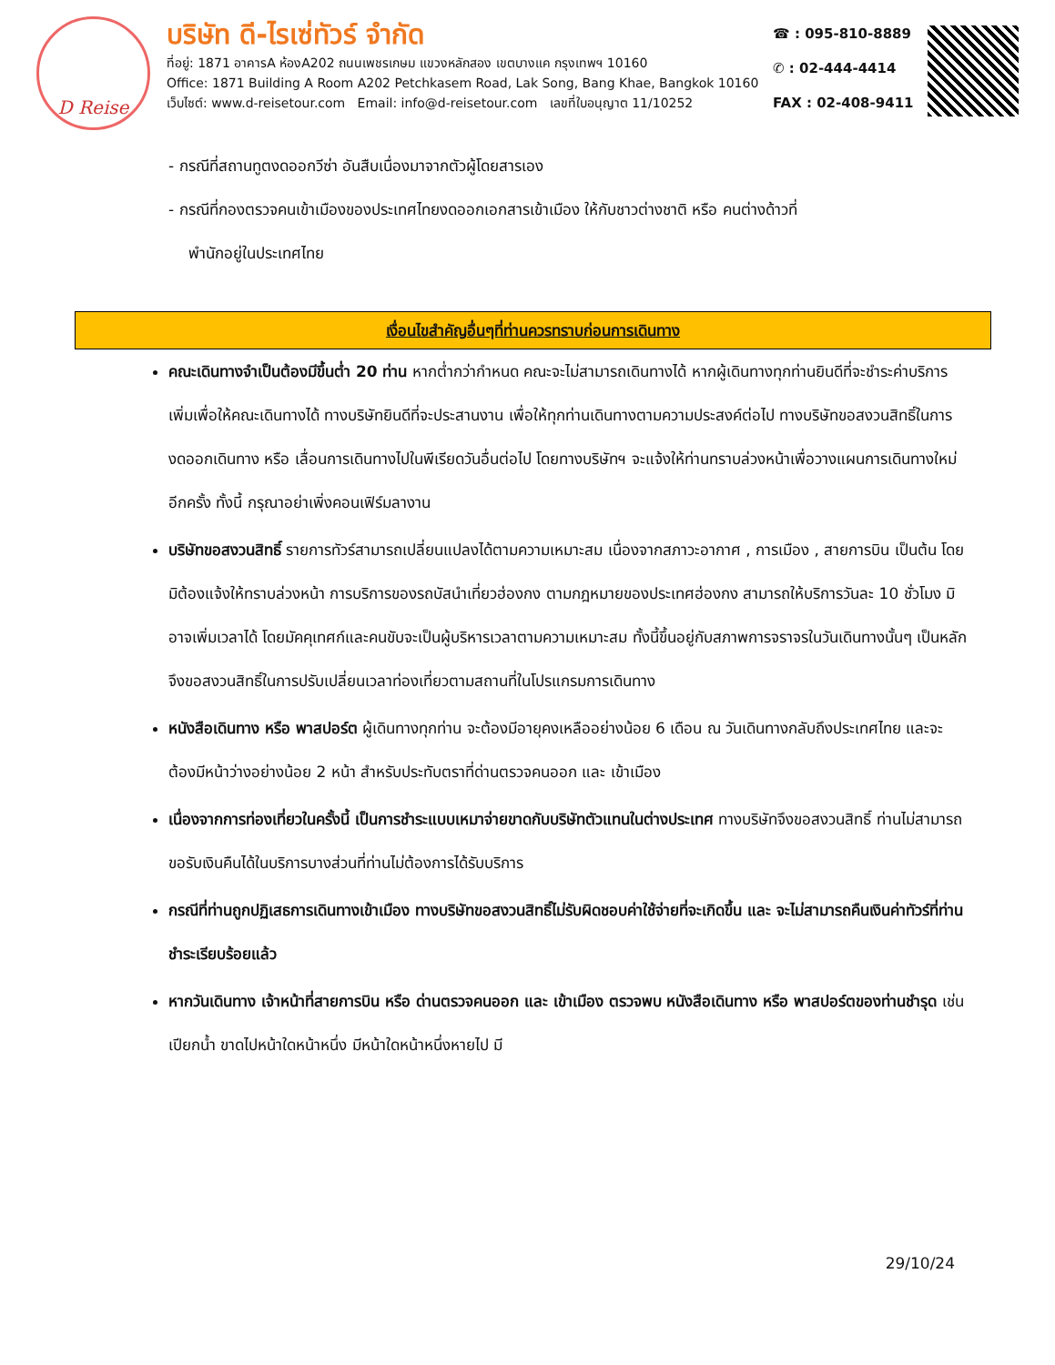D Reise
บริษัท ดี-ไรเซ่ทัวร์ จำกัด
ที่อยู่: 1871 อาคารA ห้องA202 ถนนเพชรเกษม แขวงหลักสอง เขตบางแค กรุงเทพฯ 10160
Office: 1871 Building A Room A202 Petchkasem Road, Lak Song, Bang Khae, Bangkok 10160
เว็บไซต์: www.d-reisetour.com Email: info@d-reisetour.com เลขที่ใบอนุญาต 11/10252
☎ : 095-810-8889
✆ : 02-444-4414
FAX : 02-408-9411
- กรณีที่สถานทูตงดออกวีซ่า อันสืบเนื่องมาจากตัวผู้โดยสารเอง
- กรณีที่กองตรวจคนเข้าเมืองของประเทศไทยงดออกเอกสารเข้าเมือง ให้กับชาวต่างชาติ หรือ คนต่างด้าวที่
พำนักอยู่ในประเทศไทย
เงื่อนไขสำคัญอื่นๆที่ท่านควรทราบก่อนการเดินทาง
คณะเดินทางจำเป็นต้องมีขึ้นต่ำ 20 ท่าน หากต่ำกว่ากำหนด คณะจะไม่สามารถเดินทางได้ หากผู้เดินทางทุกท่านยินดีที่จะชำระค่าบริการเพิ่มเพื่อให้คณะเดินทางได้ ทางบริษัทยินดีที่จะประสานงาน เพื่อให้ทุกท่านเดินทางตามความประสงค์ต่อไป ทางบริษัทขอสงวนสิทธิ์ในการงดออกเดินทาง หรือ เลื่อนการเดินทางไปในพีเรียดวันอื่นต่อไป โดยทางบริษัทฯ จะแจ้งให้ท่านทราบล่วงหน้าเพื่อวางแผนการเดินทางใหม่อีกครั้ง ทั้งนี้ กรุณาอย่าเพิ่งคอนเฟิร์มลางาน
บริษัทขอสงวนสิทธิ์ รายการทัวร์สามารถเปลี่ยนแปลงได้ตามความเหมาะสม เนื่องจากสภาวะอากาศ , การเมือง , สายการบิน เป็นต้น โดยมิต้องแจ้งให้ทราบล่วงหน้า การบริการของรถบัสนำเที่ยวฮ่องกง ตามกฎหมายของประเทศฮ่องกง สามารถให้บริการวันละ 10 ชั่วโมง มิอาจเพิ่มเวลาได้ โดยมัคคุเทศก์และคนขับจะเป็นผู้บริหารเวลาตามความเหมาะสม ทั้งนี้ขึ้นอยู่กับสภาพการจราจรในวันเดินทางนั้นๆ เป็นหลัก จึงขอสงวนสิทธิ์ในการปรับเปลี่ยนเวลาท่องเที่ยวตามสถานที่ในโปรแกรมการเดินทาง
หนังสือเดินทาง หรือ พาสปอร์ต ผู้เดินทางทุกท่าน จะต้องมีอายุคงเหลืออย่างน้อย 6 เดือน ณ วันเดินทางกลับถึงประเทศไทย และจะต้องมีหน้าว่างอย่างน้อย 2 หน้า สำหรับประทับตราที่ด่านตรวจคนออก และ เข้าเมือง
เนื่องจากการท่องเที่ยวในครั้งนี้ เป็นการชำระแบบเหมาจ่ายขาดกับบริษัทตัวแทนในต่างประเทศ ทางบริษัทจึงขอสงวนสิทธิ์ ท่านไม่สามารถขอรับเงินคืนได้ในบริการบางส่วนที่ท่านไม่ต้องการได้รับบริการ
กรณีที่ท่านถูกปฏิเสธการเดินทางเข้าเมือง ทางบริษัทขอสงวนสิทธิ์ไม่รับผิดชอบค่าใช้จ่ายที่จะเกิดขึ้น และ จะไม่สามารถคืนเงินค่าทัวร์ที่ท่านชำระเรียบร้อยแล้ว
หากวันเดินทาง เจ้าหน้าที่สายการบิน หรือ ด่านตรวจคนออก และ เข้าเมือง ตรวจพบ หนังสือเดินทาง หรือ พาสปอร์ตของท่านชำรุด เช่น เปียกน้ำ ขาดไปหน้าใดหน้าหนึ่ง มีหน้าใดหน้าหนึ่งหายไป มี
29/10/24